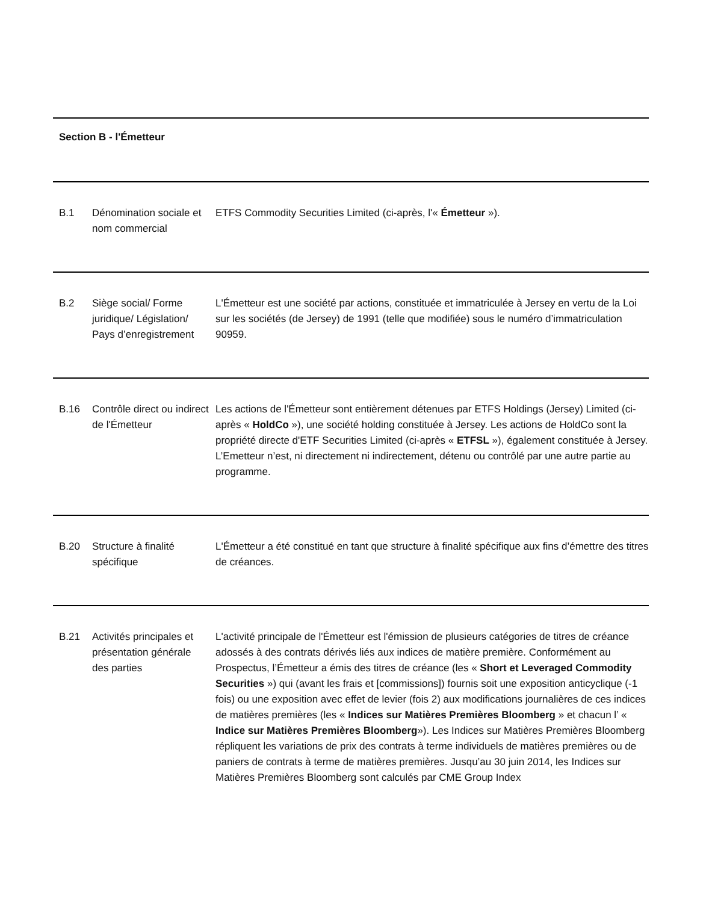| Section B - l'Émetteur | | |
| B.1 | Dénomination sociale et nom commercial | ETFS Commodity Securities Limited (ci-après, l'« Émetteur »). |
| B.2 | Siège social/ Forme juridique/ Législation/ Pays d’enregistrement | L'Émetteur est une société par actions, constituée et immatriculée à Jersey en vertu de la Loi sur les sociétés (de Jersey) de 1991 (telle que modifiée) sous le numéro d’immatriculation 90959. |
| B.16 | Contrôle direct ou indirect de l'Émetteur | Les actions de l'Émetteur sont entièrement détenues par ETFS Holdings (Jersey) Limited (ci-après « HoldCo »), une société holding constituée à Jersey. Les actions de HoldCo sont la propriété directe d'ETF Securities Limited (ci-après « ETFSL »), également constituée à Jersey. L’Emetteur n’est, ni directement ni indirectement, détenu ou contrôlé par une autre partie au programme. |
| B.20 | Structure à finalité spécifique | L'Émetteur a été constitué en tant que structure à finalité spécifique aux fins d’émettre des titres de créances. |
| B.21 | Activités principales et présentation générale des parties | L'activité principale de l'Émetteur est l'émission de plusieurs catégories de titres de créance adossés à des contrats dérivés liés aux indices de matière première. Conformément au Prospectus, l’Émetteur a émis des titres de créance (les « Short et Leveraged Commodity Securities ») qui (avant les frais et [commissions]) fournis soit une exposition anticyclique (-1 fois) ou une exposition avec effet de levier (fois 2) aux modifications journalières de ces indices de matières premières (les « Indices sur Matières Premières Bloomberg » et chacun l’ « Indice sur Matières Premières Bloomberg »). Les Indices sur Matières Premières Bloomberg répliquent les variations de prix des contrats à terme individuels de matières premières ou de paniers de contrats à terme de matières premières. Jusqu’au 30 juin 2014, les Indices sur Matières Premières Bloomberg sont calculés par CME Group Index |